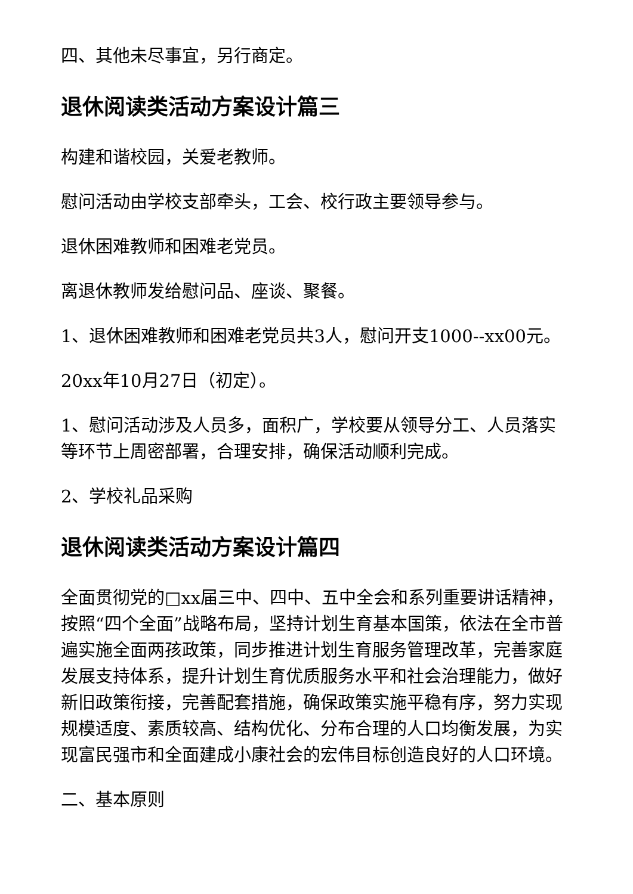四、其他未尽事宜，另行商定。
退休阅读类活动方案设计篇三
构建和谐校园，关爱老教师。
慰问活动由学校支部牵头，工会、校行政主要领导参与。
退休困难教师和困难老党员。
离退休教师发给慰问品、座谈、聚餐。
1、退休困难教师和困难老党员共3人，慰问开支1000--xx00元。
20xx年10月27日（初定）。
1、慰问活动涉及人员多，面积广，学校要从领导分工、人员落实等环节上周密部署，合理安排，确保活动顺利完成。
2、学校礼品采购
退休阅读类活动方案设计篇四
全面贯彻党的□xx届三中、四中、五中全会和系列重要讲话精神，按照“四个全面”战略布局，坚持计划生育基本国策，依法在全市普遍实施全面两孩政策，同步推进计划生育服务管理改革，完善家庭发展支持体系，提升计划生育优质服务水平和社会治理能力，做好新旧政策衔接，完善配套措施，确保政策实施平稳有序，努力实现规模适度、素质较高、结构优化、分布合理的人口均衡发展，为实现富民强市和全面建成小康社会的宏伟目标创造良好的人口环境。
二、基本原则